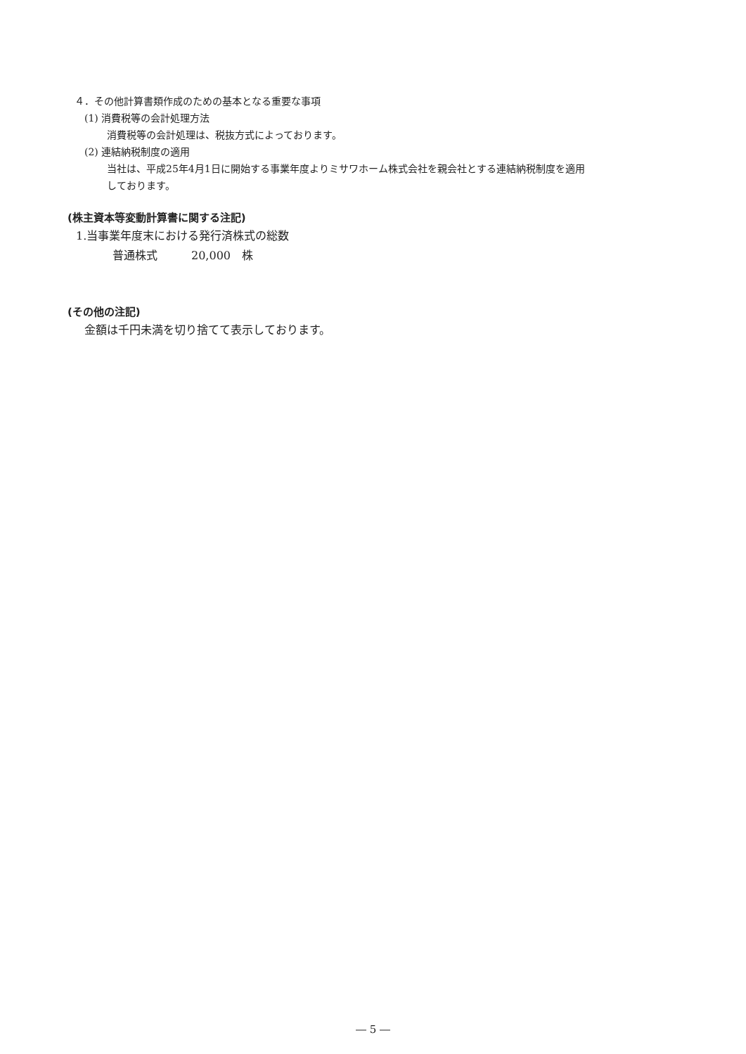４．その他計算書類作成のための基本となる重要な事項
(1) 消費税等の会計処理方法
消費税等の会計処理は、税抜方式によっております。
(2) 連結納税制度の適用
当社は、平成25年4月1日に開始する事業年度よりミサワホーム株式会社を親会社とする連結納税制度を適用
しております。
(株主資本等変動計算書に関する注記)
1.当事業年度末における発行済株式の総数
普通株式　　　20,000　株
(その他の注記)
金額は千円未満を切り捨てて表示しております。
― 5 ―